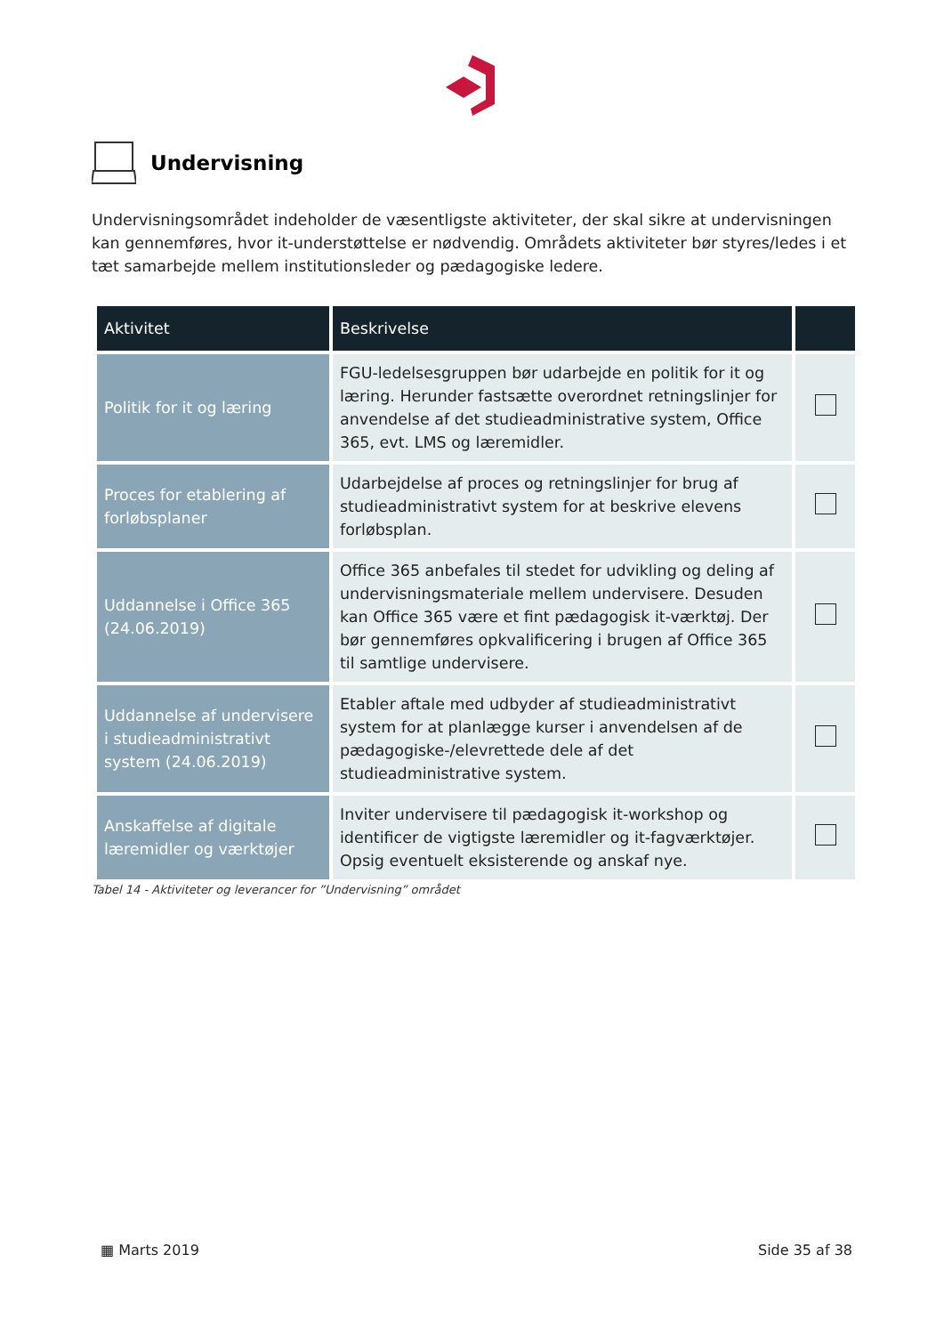Undervisning
Undervisningsområdet indeholder de væsentligste aktiviteter, der skal sikre at undervisningen kan gennemføres, hvor it-understøttelse er nødvendig. Områdets aktiviteter bør styres/ledes i et tæt samarbejde mellem institutionsleder og pædagogiske ledere.
| Aktivitet | Beskrivelse | |
| --- | --- | --- |
| Politik for it og læring | FGU-ledelsesgruppen bør udarbejde en politik for it og læring. Herunder fastsætte overordnet retningslinjer for anvendelse af det studieadministrative system, Office 365, evt. LMS og læremidler. | |
| Proces for etablering af forløbsplaner | Udarbejdelse af proces og retningslinjer for brug af studieadministrativt system for at beskrive elevens forløbsplan. | |
| Uddannelse i Office 365 (24.06.2019) | Office 365 anbefales til stedet for udvikling og deling af undervisningsmateriale mellem undervisere. Desuden kan Office 365 være et fint pædagogisk it-værktøj. Der bør gennemføres opkvalificering i brugen af Office 365 til samtlige undervisere. | |
| Uddannelse af undervisere i studieadministrativt system (24.06.2019) | Etabler aftale med udbyder af studieadministrativt system for at planlægge kurser i anvendelsen af de pædagogiske-/elevrettede dele af det studieadministrative system. | |
| Anskaffelse af digitale læremidler og værktøjer | Inviter undervisere til pædagogisk it-workshop og identificer de vigtigste læremidler og it-fagværktøjer. Opsig eventuelt eksisterende og anskaf nye. | |
Tabel 14 - Aktiviteter og leverancer for ”Undervisning” området
▦ Marts 2019 Side 35 af 38